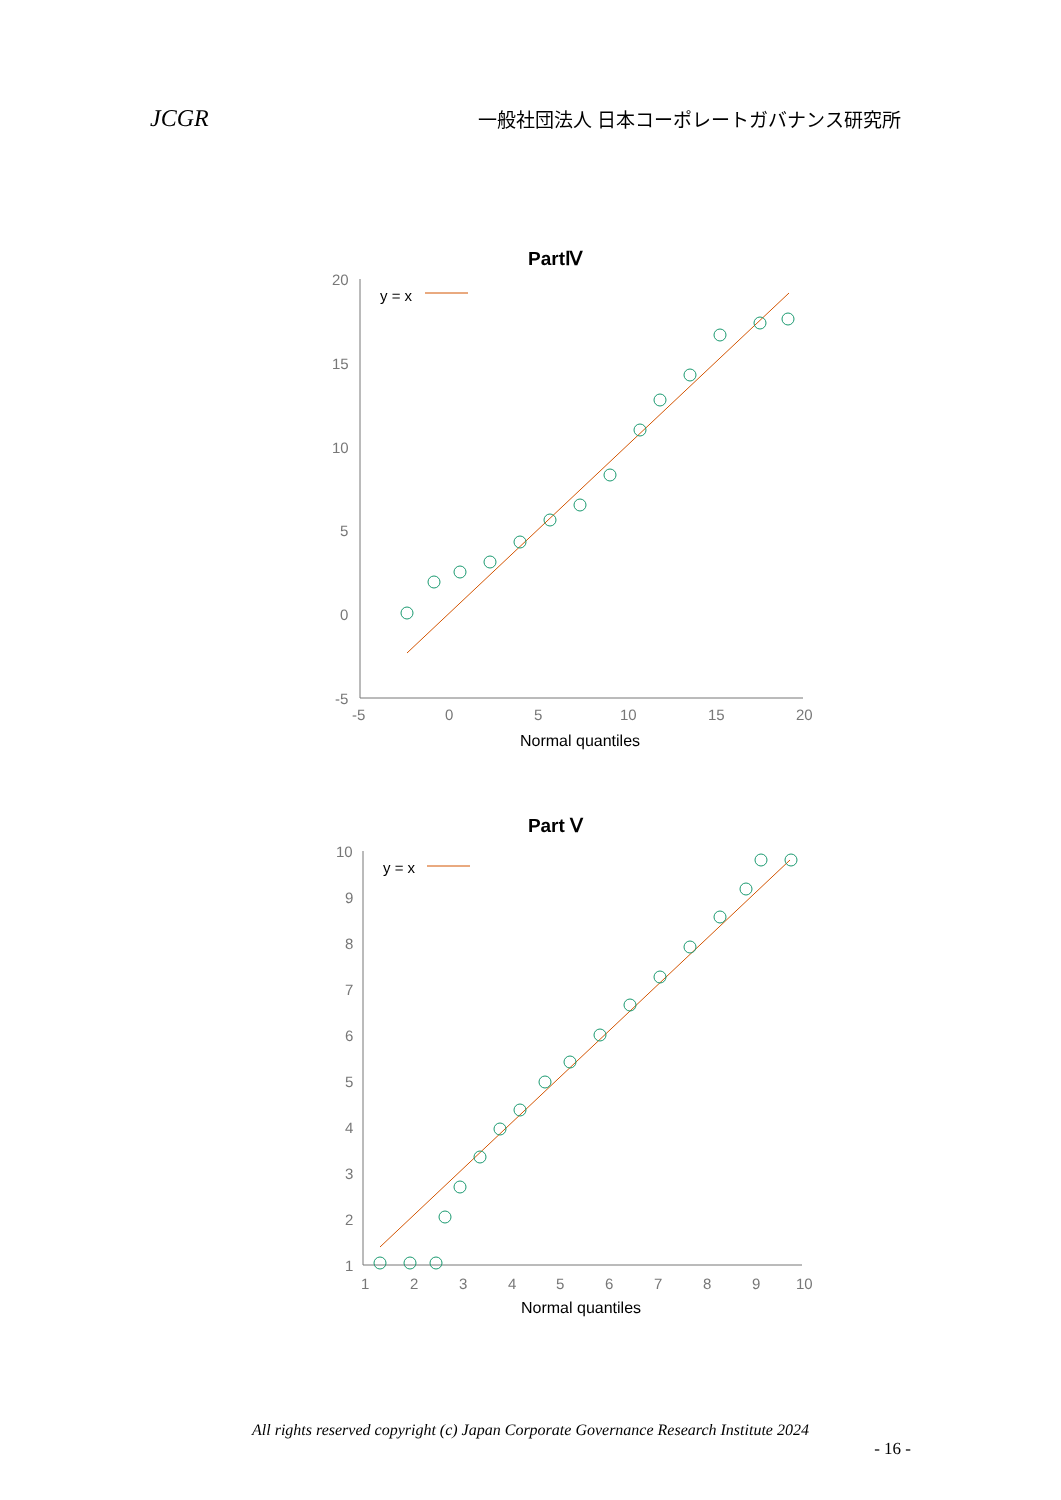JCGR 一般社団法人 日本コーポレートガバナンス研究所
PartⅣ
20
15
10
5
0
-5
-5
0
5
10
15
20
y = x
Normal quantiles
Part Ⅴ
10
9
8
7
6
5
4
3
2
1
1
2
3
4
5
6
7
8
9
10
y = x
Normal quantiles
All rights reserved copyright (c) Japan Corporate Governance Research Institute 2024
- 16 -